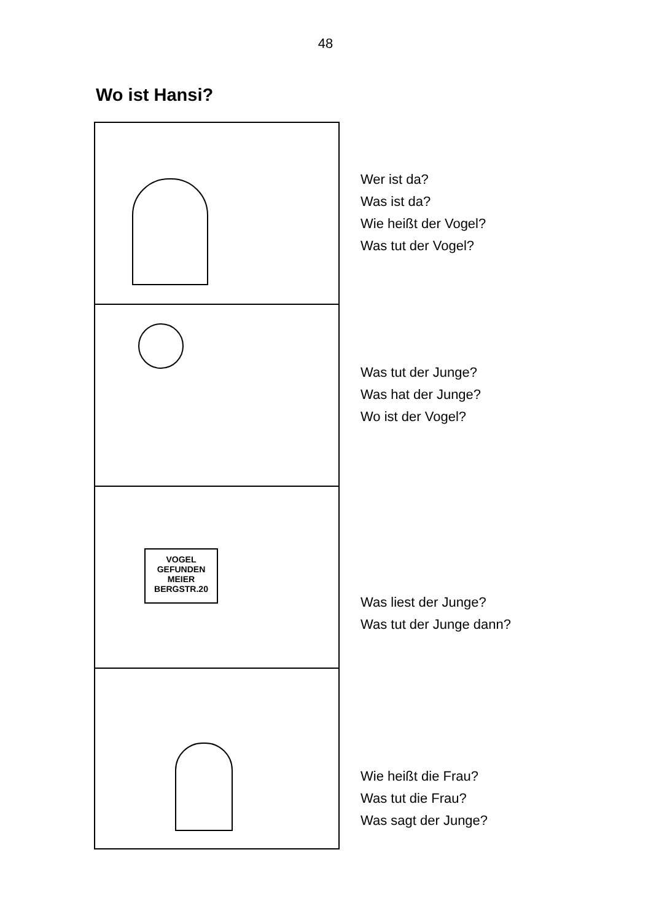48
Wo ist Hansi?
Wer ist da?
Was ist da?
Wie heißt der Vogel?
Was tut der Vogel?
Was tut der Junge?
Was hat der Junge?
Wo ist der Vogel?
VOGEL
GEFUNDEN
MEIER
BERGSTR.20
Was liest der Junge?
Was tut der Junge dann?
Wie heißt die Frau?
Was tut die Frau?
Was sagt der Junge?